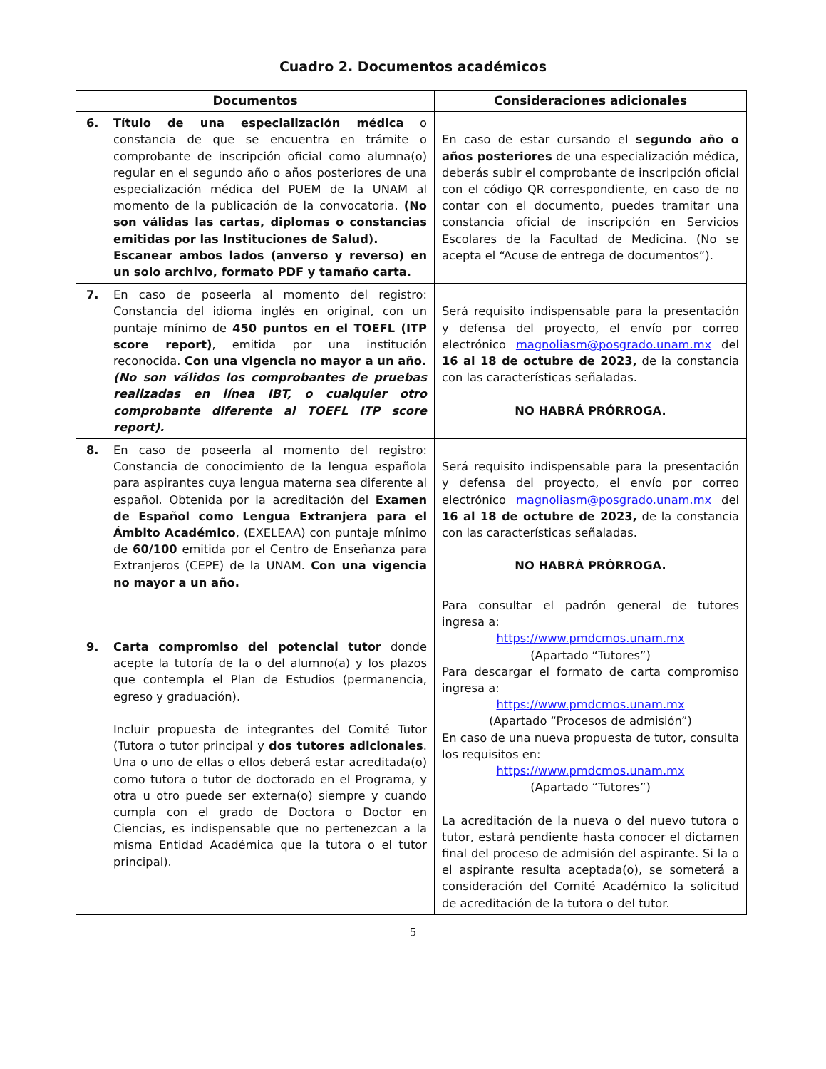Cuadro 2. Documentos académicos
| Documentos | Consideraciones adicionales |
| --- | --- |
| 6. Título de una especialización médica o constancia de que se encuentra en trámite o comprobante de inscripción oficial como alumna(o) regular en el segundo año o años posteriores de una especialización médica del PUEM de la UNAM al momento de la publicación de la convocatoria. (No son válidas las cartas, diplomas o constancias emitidas por las Instituciones de Salud). Escanear ambos lados (anverso y reverso) en un solo archivo, formato PDF y tamaño carta. | En caso de estar cursando el segundo año o años posteriores de una especialización médica, deberás subir el comprobante de inscripción oficial con el código QR correspondiente, en caso de no contar con el documento, puedes tramitar una constancia oficial de inscripción en Servicios Escolares de la Facultad de Medicina. (No se acepta el “Acuse de entrega de documentos”). |
| 7. En caso de poseerla al momento del registro: Constancia del idioma inglés en original, con un puntaje mínimo de 450 puntos en el TOEFL (ITP score report) , emitida por una institución reconocida. Con una vigencia no mayor a un año. (No son válidos los comprobantes de pruebas realizadas en línea IBT, o cualquier otro comprobante diferente al TOEFL ITP score report). | Será requisito indispensable para la presentación y defensa del proyecto, el envío por correo electrónico magnoliasm@posgrado.unam.mx del 16 al 18 de octubre de 2023, de la constancia con las características señaladas. NO HABRÁ PRÓRROGA. |
| 8. En caso de poseerla al momento del registro: Constancia de conocimiento de la lengua española para aspirantes cuya lengua materna sea diferente al español. Obtenida por la acreditación del Examen de Español como Lengua Extranjera para el Ámbito Académico , (EXELEAA) con puntaje mínimo de 60/100 emitida por el Centro de Enseñanza para Extranjeros (CEPE) de la UNAM. Con una vigencia no mayor a un año. | Será requisito indispensable para la presentación y defensa del proyecto, el envío por correo electrónico magnoliasm@posgrado.unam.mx del 16 al 18 de octubre de 2023, de la constancia con las características señaladas. NO HABRÁ PRÓRROGA. |
| 9. Carta compromiso del potencial tutor donde acepte la tutoría de la o del alumno(a) y los plazos que contempla el Plan de Estudios (permanencia, egreso y graduación). Incluir propuesta de integrantes del Comité Tutor (Tutora o tutor principal y dos tutores adicionales . Una o uno de ellas o ellos deberá estar acreditada(o) como tutora o tutor de doctorado en el Programa, y otra u otro puede ser externa(o) siempre y cuando cumpla con el grado de Doctora o Doctor en Ciencias, es indispensable que no pertenezcan a la misma Entidad Académica que la tutora o el tutor principal). | Para consultar el padrón general de tutores ingresa a: https://www.pmdcmos.unam.mx (Apartado “Tutores”) Para descargar el formato de carta compromiso ingresa a: https://www.pmdcmos.unam.mx (Apartado “Procesos de admisión”) En caso de una nueva propuesta de tutor, consulta los requisitos en: https://www.pmdcmos.unam.mx (Apartado “Tutores”) La acreditación de la nueva o del nuevo tutora o tutor, estará pendiente hasta conocer el dictamen final del proceso de admisión del aspirante. Si la o el aspirante resulta aceptada(o), se someterá a consideración del Comité Académico la solicitud de acreditación de la tutora o del tutor. |
5